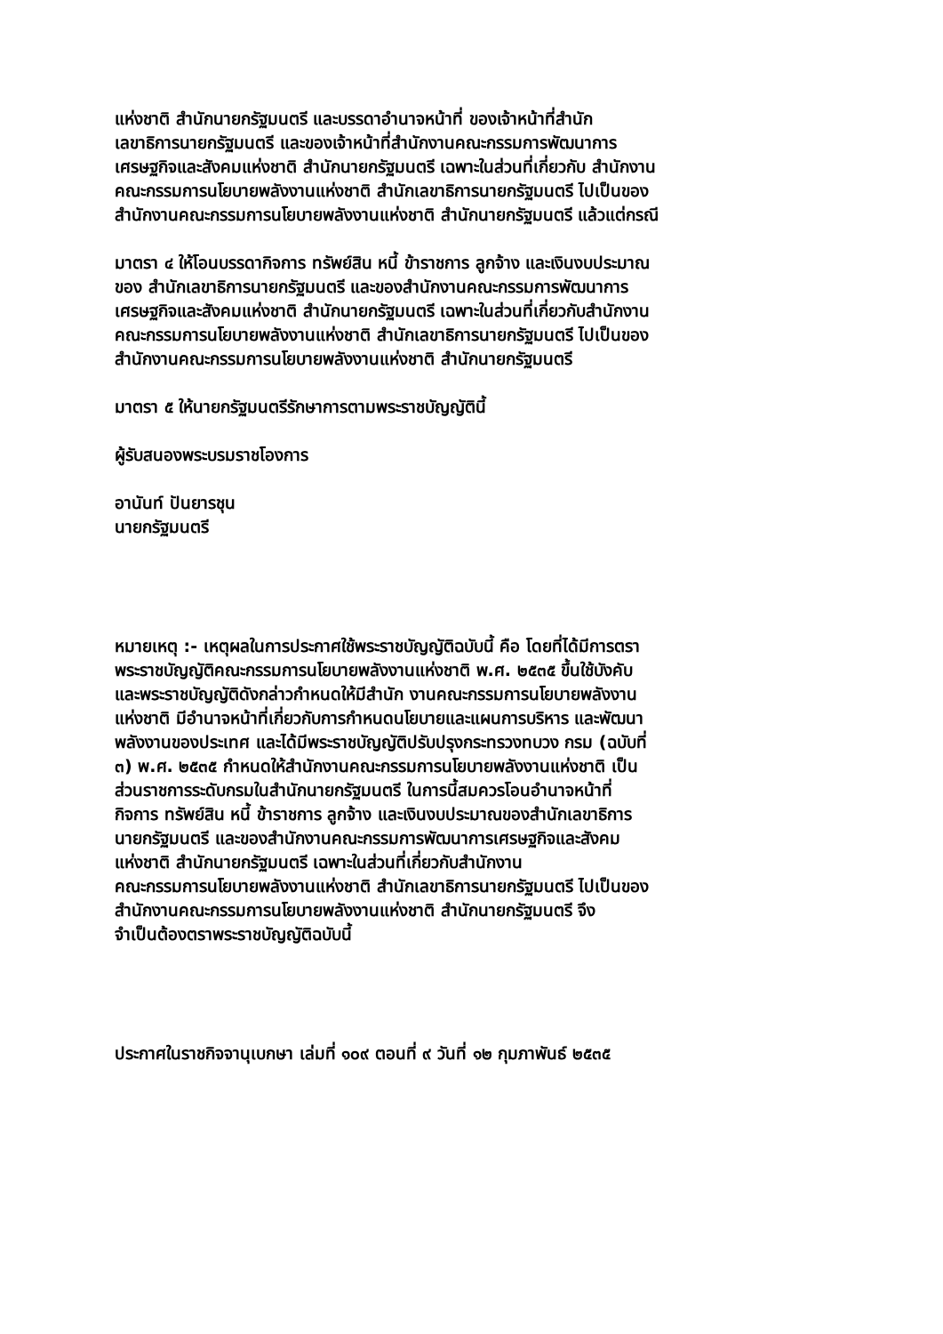แห่งชาติ สำนักนายกรัฐมนตรี และบรรดาอำนาจหน้าที่ ของเจ้าหน้าที่สำนัก
เลขาธิการนายกรัฐมนตรี และของเจ้าหน้าที่สำนักงานคณะกรรมการพัฒนาการ
เศรษฐกิจและสังคมแห่งชาติ สำนักนายกรัฐมนตรี เฉพาะในส่วนที่เกี่ยวกับ สำนักงาน
คณะกรรมการนโยบายพลังงานแห่งชาติ สำนักเลขาธิการนายกรัฐมนตรี ไปเป็นของ
สำนักงานคณะกรรมการนโยบายพลังงานแห่งชาติ สำนักนายกรัฐมนตรี แล้วแต่กรณี
มาตรา ๔ ให้โอนบรรดากิจการ ทรัพย์สิน หนี้ ข้าราชการ ลูกจ้าง และเงินงบประมาณ
ของ สำนักเลขาธิการนายกรัฐมนตรี และของสำนักงานคณะกรรมการพัฒนาการ
เศรษฐกิจและสังคมแห่งชาติ สำนักนายกรัฐมนตรี เฉพาะในส่วนที่เกี่ยวกับสำนักงาน
คณะกรรมการนโยบายพลังงานแห่งชาติ สำนักเลขาธิการนายกรัฐมนตรี ไปเป็นของ
สำนักงานคณะกรรมการนโยบายพลังงานแห่งชาติ สำนักนายกรัฐมนตรี
มาตรา ๕ ให้นายกรัฐมนตรีรักษาการตามพระราชบัญญัตินี้
ผู้รับสนองพระบรมราชโองการ
อานันท์ ปันยารชุน
นายกรัฐมนตรี
หมายเหตุ :- เหตุผลในการประกาศใช้พระราชบัญญัติฉบับนี้ คือ โดยที่ได้มีการตรา
พระราชบัญญัติคณะกรรมการนโยบายพลังงานแห่งชาติ พ.ศ. ๒๕๓๕ ขึ้นใช้บังคับ
และพระราชบัญญัติดังกล่าวกำหนดให้มีสำนัก งานคณะกรรมการนโยบายพลังงาน
แห่งชาติ มีอำนาจหน้าที่เกี่ยวกับการกำหนดนโยบายและแผนการบริหาร และพัฒนา
พลังงานของประเทศ และได้มีพระราชบัญญัติปรับปรุงกระทรวงทบวง กรม (ฉบับที่
๓) พ.ศ. ๒๕๓๕ กำหนดให้สำนักงานคณะกรรมการนโยบายพลังงานแห่งชาติ เป็น
ส่วนราชการระดับกรมในสำนักนายกรัฐมนตรี ในการนี้สมควรโอนอำนาจหน้าที่
กิจการ ทรัพย์สิน หนี้ ข้าราชการ ลูกจ้าง และเงินงบประมาณของสำนักเลขาธิการ
นายกรัฐมนตรี และของสำนักงานคณะกรรมการพัฒนาการเศรษฐกิจและสังคม
แห่งชาติ สำนักนายกรัฐมนตรี เฉพาะในส่วนที่เกี่ยวกับสำนักงาน
คณะกรรมการนโยบายพลังงานแห่งชาติ สำนักเลขาธิการนายกรัฐมนตรี ไปเป็นของ
สำนักงานคณะกรรมการนโยบายพลังงานแห่งชาติ สำนักนายกรัฐมนตรี จึง
จำเป็นต้องตราพระราชบัญญัติฉบับนี้
ประกาศในราชกิจจานุเบกษา เล่มที่ ๑๐๙ ตอนที่ ๙ วันที่ ๑๒ กุมภาพันธ์ ๒๕๓๕